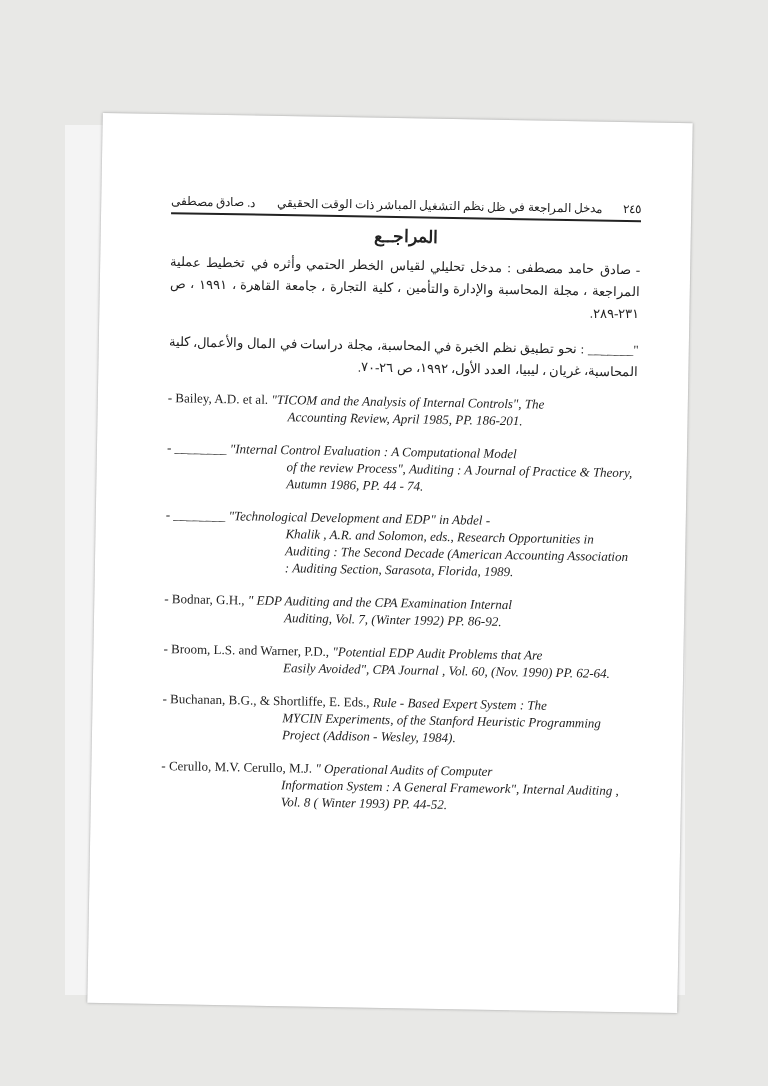٢٤٥ مدخل المراجعة في ظل نظم التشغيل المباشر ذات الوقت الحقيقي د. صادق مصطفى
المراجــع
- صادق حامد مصطفى : مدخل تحليلي لقياس الخطر الحتمي وأثره في تخطيط عملية المراجعة ، مجلة المحاسبة والإدارة والتأمين ، كلية التجارة ، جامعة القاهرة ، ١٩٩١ ، ص ٢٣١-٢٨٩.
"_______ : نحو تطبيق نظم الخبرة في المحاسبة، مجلة دراسات في المال والأعمال، كلية المحاسبة، غريان ، ليبيا، العدد الأول، ١٩٩٢، ص ٢٦-٧٠.
- Bailey, A.D. et al. "TICOM and the Analysis of Internal Controls", The
Accounting Review, April 1985, PP. 186-201.
- ________ "Internal Control Evaluation : A Computational Model
of the review Process", Auditing : A Journal of Practice & Theory, Autumn 1986, PP. 44 - 74.
- ________ "Technological Development and EDP" in Abdel -
Khalik , A.R. and Solomon, eds., Research Opportunities in Auditing : The Second Decade (American Accounting Association : Auditing Section, Sarasota, Florida, 1989.
- Bodnar, G.H., " EDP Auditing and the CPA Examination Internal
Auditing, Vol. 7, (Winter 1992) PP. 86-92.
- Broom, L.S. and Warner, P.D., "Potential EDP Audit Problems that Are
Easily Avoided", CPA Journal , Vol. 60, (Nov. 1990) PP. 62-64.
- Buchanan, B.G., & Shortliffe, E. Eds., Rule - Based Expert System : The
MYCIN Experiments, of the Stanford Heuristic Programming Project (Addison - Wesley, 1984).
- Cerullo, M.V. Cerullo, M.J. " Operational Audits of Computer
Information System : A General Framework", Internal Auditing , Vol. 8 ( Winter 1993) PP. 44-52.